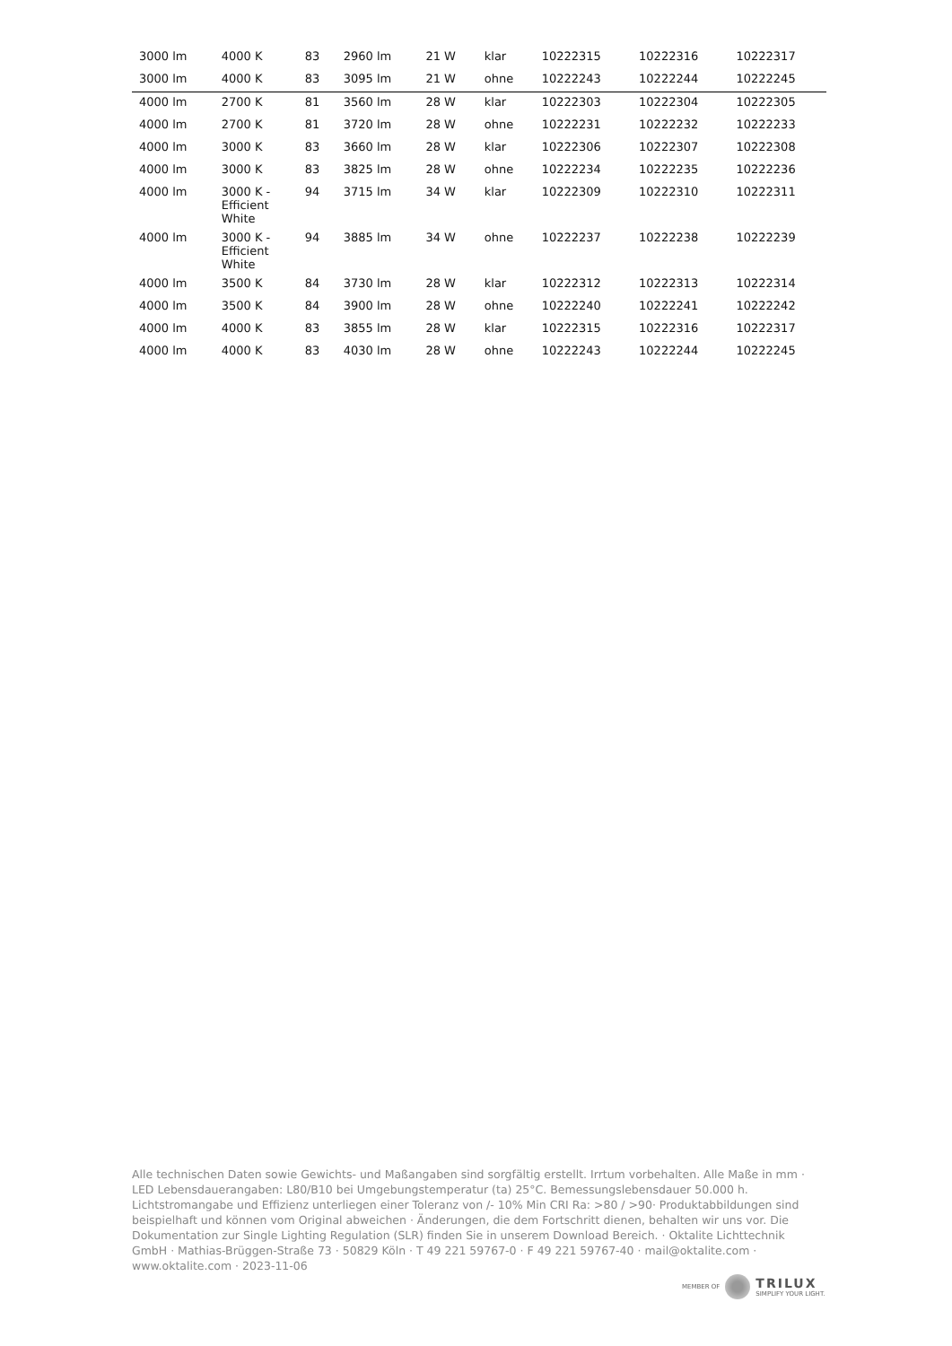| 3000 lm | 4000 K | 83 | 2960 lm | 21 W | klar | 10222315 | 10222316 | 10222317 |
| 3000 lm | 4000 K | 83 | 3095 lm | 21 W | ohne | 10222243 | 10222244 | 10222245 |
| 4000 lm | 2700 K | 81 | 3560 lm | 28 W | klar | 10222303 | 10222304 | 10222305 |
| 4000 lm | 2700 K | 81 | 3720 lm | 28 W | ohne | 10222231 | 10222232 | 10222233 |
| 4000 lm | 3000 K | 83 | 3660 lm | 28 W | klar | 10222306 | 10222307 | 10222308 |
| 4000 lm | 3000 K | 83 | 3825 lm | 28 W | ohne | 10222234 | 10222235 | 10222236 |
| 4000 lm | 3000 K - Efficient White | 94 | 3715 lm | 34 W | klar | 10222309 | 10222310 | 10222311 |
| 4000 lm | 3000 K - Efficient White | 94 | 3885 lm | 34 W | ohne | 10222237 | 10222238 | 10222239 |
| 4000 lm | 3500 K | 84 | 3730 lm | 28 W | klar | 10222312 | 10222313 | 10222314 |
| 4000 lm | 3500 K | 84 | 3900 lm | 28 W | ohne | 10222240 | 10222241 | 10222242 |
| 4000 lm | 4000 K | 83 | 3855 lm | 28 W | klar | 10222315 | 10222316 | 10222317 |
| 4000 lm | 4000 K | 83 | 4030 lm | 28 W | ohne | 10222243 | 10222244 | 10222245 |
Alle technischen Daten sowie Gewichts- und Maßangaben sind sorgfältig erstellt. Irrtum vorbehalten. Alle Maße in mm · LED Lebensdauerangaben: L80/B10 bei Umgebungstemperatur (ta) 25°C. Bemessungslebensdauer 50.000 h. Lichtstromangabe und Effizienz unterliegen einer Toleranz von /- 10% Min CRI Ra: >80 / >90· Produktabbildungen sind beispielhaft und können vom Original abweichen · Änderungen, die dem Fortschritt dienen, behalten wir uns vor. Die Dokumentation zur Single Lighting Regulation (SLR) finden Sie in unserem Download Bereich. · Oktalite Lichttechnik GmbH · Mathias-Brüggen-Straße 73 · 50829 Köln · T 49 221 59767-0 · F 49 221 59767-40 · mail@oktalite.com · www.oktalite.com · 2023-11-06
MEMBER OF
TRILUX
SIMPLIFY YOUR LIGHT.